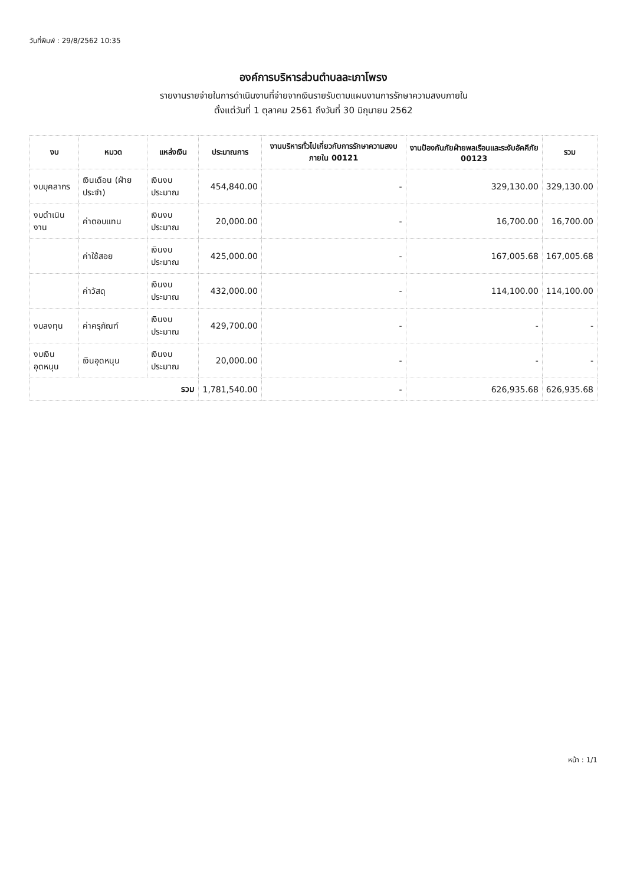วันที่พิมพ์ : 29/8/2562 10:35
องค์การบริหารส่วนตำบลละเภาโพรง
รายงานรายจ่ายในการดำเนินงานที่จ่ายจากเงินรายรับตามแผนงานการรักษาความสงบภายใน
ตั้งแต่วันที่ 1 ตุลาคม 2561 ถึงวันที่ 30 มิถุนายน 2562
| งบ | หมวด | แหล่งเงิน | ประมาณการ | งานบริหารทั่วไปเกี่ยวกับการรักษาความสงบภายใน 00121 | งานป้องกันภัยฝ่ายพลเรือนและระงับอัคคีภัย 00123 | รวม |
| --- | --- | --- | --- | --- | --- | --- |
| งบบุคลากร | เงินเดือน (ฝ่ายประจำ) | เงินงบประมาณ | 454,840.00 | - | 329,130.00 | 329,130.00 |
| งบดำเนินงาน | ค่าตอบแทน | เงินงบประมาณ | 20,000.00 | - | 16,700.00 | 16,700.00 |
| | ค่าใช้สอย | เงินงบประมาณ | 425,000.00 | - | 167,005.68 | 167,005.68 |
| | ค่าวัสดุ | เงินงบประมาณ | 432,000.00 | - | 114,100.00 | 114,100.00 |
| งบลงทุน | ค่าครุภัณฑ์ | เงินงบประมาณ | 429,700.00 | - | - | - |
| งบเงินอุดหนุน | เงินอุดหนุน | เงินงบประมาณ | 20,000.00 | - | - | - |
| รวม | | | 1,781,540.00 | - | 626,935.68 | 626,935.68 |
หน้า : 1/1